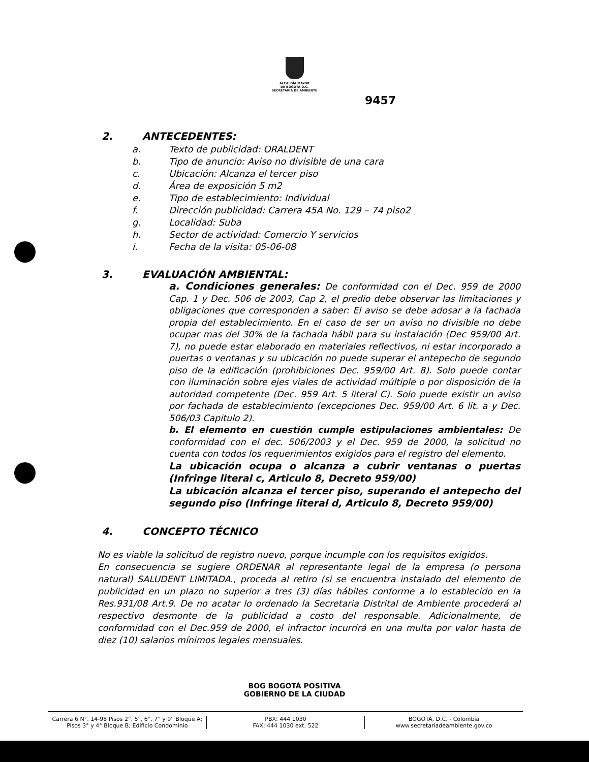ALCALDÍA MAYOR
DE BOGOTÁ D.C.
SECRETARÍA DE AMBIENTE
9457
2. ANTECEDENTES:
a. Texto de publicidad: ORALDENT
b. Tipo de anuncio: Aviso no divisible de una cara
c. Ubicación: Alcanza el tercer piso
d. Área de exposición 5 m2
e. Tipo de establecimiento: Individual
f. Dirección publicidad: Carrera 45A No. 129 – 74 piso2
g. Localidad: Suba
h. Sector de actividad: Comercio Y servicios
i. Fecha de la visita: 05-06-08
3. EVALUACIÓN AMBIENTAL:
a. Condiciones generales: De conformidad con el Dec. 959 de 2000 Cap. 1 y Dec. 506 de 2003, Cap 2, el predio debe observar las limitaciones y obligaciones que corresponden a saber: El aviso se debe adosar a la fachada propia del establecimiento. En el caso de ser un aviso no divisible no debe ocupar mas del 30% de la fachada hábil para su instalación (Dec 959/00 Art. 7), no puede estar elaborado en materiales reflectivos, ni estar incorporado a puertas o ventanas y su ubicación no puede superar el antepecho de segundo piso de la edificación (prohibiciones Dec. 959/00 Art. 8). Solo puede contar con iluminación sobre ejes viales de actividad múltiple o por disposición de la autoridad competente (Dec. 959 Art. 5 literal C). Solo puede existir un aviso por fachada de establecimiento (excepciones Dec. 959/00 Art. 6 lit. a y Dec. 506/03 Capitulo 2).
b. El elemento en cuestión cumple estipulaciones ambientales: De conformidad con el dec. 506/2003 y el Dec. 959 de 2000, la solicitud no cuenta con todos los requerimientos exigidos para el registro del elemento.
La ubicación ocupa o alcanza a cubrir ventanas o puertas (Infringe literal c, Articulo 8, Decreto 959/00)
La ubicación alcanza el tercer piso, superando el antepecho del segundo piso (Infringe literal d, Articulo 8, Decreto 959/00)
4. CONCEPTO TÉCNICO
No es viable la solicitud de registro nuevo, porque incumple con los requisitos exigidos.
En consecuencia se sugiere ORDENAR al representante legal de la empresa (o persona natural) SALUDENT LIMITADA., proceda al retiro (si se encuentra instalado del elemento de publicidad en un plazo no superior a tres (3) días hábiles conforme a lo establecido en la Res.931/08 Art.9. De no acatar lo ordenado la Secretaria Distrital de Ambiente procederá al respectivo desmonte de la publicidad a costo del responsable. Adicionalmente, de conformidad con el Dec.959 de 2000, el infractor incurrirá en una multa por valor hasta de diez (10) salarios mínimos legales mensuales.
BOG BOGOTÁ POSITIVA
GOBIERNO DE LA CIUDAD
Carrera 6 N°. 14-98 Pisos 2°, 5°, 6°, 7° y 9° Bloque A;
Pisos 3° y 4° Bloque B; Edificio Condominio
PBX: 444 1030
FAX: 444 1030 ext. 522
BOGOTÁ, D.C. - Colombia
www.secretariadeambiente.gov.co